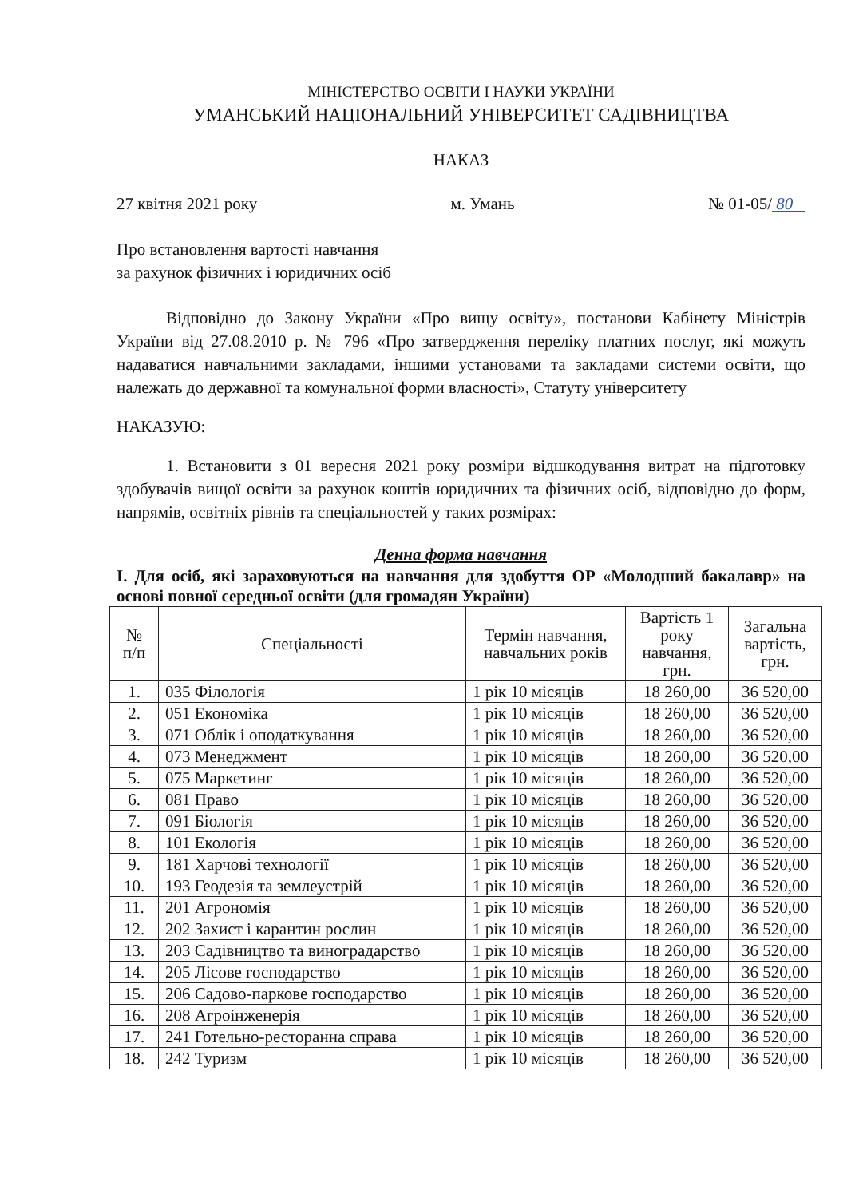МІНІСТЕРСТВО ОСВІТИ І НАУКИ УКРАЇНИ
УМАНСЬКИЙ НАЦІОНАЛЬНИЙ УНІВЕРСИТЕТ САДІВНИЦТВА
НАКАЗ
27 квітня 2021 року м. Умань № 01-05/ 80
Про встановлення вартості навчання
за рахунок фізичних і юридичних осіб
Відповідно до Закону України «Про вищу освіту», постанови Кабінету Міністрів України від 27.08.2010 р. № 796 «Про затвердження переліку платних послуг, які можуть надаватися навчальними закладами, іншими установами та закладами системи освіти, що належать до державної та комунальної форми власності», Статуту університету
НАКАЗУЮ:
1. Встановити з 01 вересня 2021 року розміри відшкодування витрат на підготовку здобувачів вищої освіти за рахунок коштів юридичних та фізичних осіб, відповідно до форм, напрямів, освітніх рівнів та спеціальностей у таких розмірах:
Денна форма навчання
І. Для осіб, які зараховуються на навчання для здобуття ОР «Молодший бакалавр» на основі повної середньої освіти (для громадян України)
| № п/п | Спеціальності | Термін навчання, навчальних років | Вартість 1 року навчання, грн. | Загальна вартість, грн. |
| --- | --- | --- | --- | --- |
| 1. | 035 Філологія | 1 рік 10 місяців | 18 260,00 | 36 520,00 |
| 2. | 051 Економіка | 1 рік 10 місяців | 18 260,00 | 36 520,00 |
| 3. | 071 Облік і оподаткування | 1 рік 10 місяців | 18 260,00 | 36 520,00 |
| 4. | 073 Менеджмент | 1 рік 10 місяців | 18 260,00 | 36 520,00 |
| 5. | 075 Маркетинг | 1 рік 10 місяців | 18 260,00 | 36 520,00 |
| 6. | 081 Право | 1 рік 10 місяців | 18 260,00 | 36 520,00 |
| 7. | 091 Біологія | 1 рік 10 місяців | 18 260,00 | 36 520,00 |
| 8. | 101 Екологія | 1 рік 10 місяців | 18 260,00 | 36 520,00 |
| 9. | 181 Харчові технології | 1 рік 10 місяців | 18 260,00 | 36 520,00 |
| 10. | 193 Геодезія та землеустрій | 1 рік 10 місяців | 18 260,00 | 36 520,00 |
| 11. | 201 Агрономія | 1 рік 10 місяців | 18 260,00 | 36 520,00 |
| 12. | 202 Захист і карантин рослин | 1 рік 10 місяців | 18 260,00 | 36 520,00 |
| 13. | 203 Садівництво та виноградарство | 1 рік 10 місяців | 18 260,00 | 36 520,00 |
| 14. | 205 Лісове господарство | 1 рік 10 місяців | 18 260,00 | 36 520,00 |
| 15. | 206 Садово-паркове господарство | 1 рік 10 місяців | 18 260,00 | 36 520,00 |
| 16. | 208 Агроінженерія | 1 рік 10 місяців | 18 260,00 | 36 520,00 |
| 17. | 241 Готельно-ресторанна справа | 1 рік 10 місяців | 18 260,00 | 36 520,00 |
| 18. | 242 Туризм | 1 рік 10 місяців | 18 260,00 | 36 520,00 |